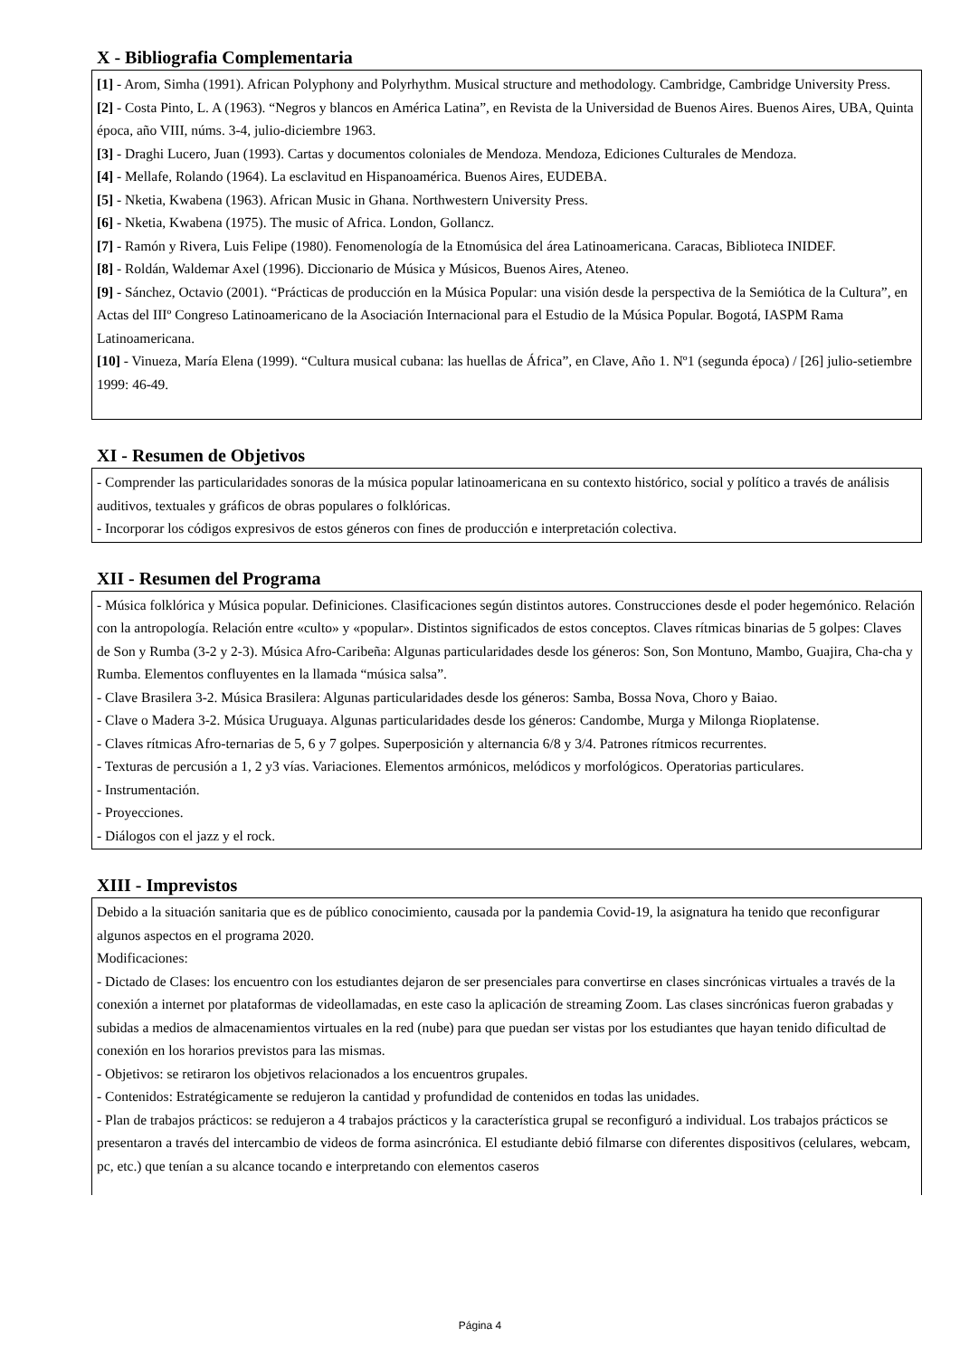X - Bibliografia Complementaria
[1] - Arom, Simha (1991). African Polyphony and Polyrhythm. Musical structure and methodology. Cambridge, Cambridge University Press.
[2] - Costa Pinto, L. A (1963). “Negros y blancos en América Latina”, en Revista de la Universidad de Buenos Aires. Buenos Aires, UBA, Quinta época, año VIII, núms. 3-4, julio-diciembre 1963.
[3] - Draghi Lucero, Juan (1993). Cartas y documentos coloniales de Mendoza. Mendoza, Ediciones Culturales de Mendoza.
[4] - Mellafe, Rolando (1964). La esclavitud en Hispanoamérica. Buenos Aires, EUDEBA.
[5] - Nketia, Kwabena (1963). African Music in Ghana. Northwestern University Press.
[6] - Nketia, Kwabena (1975). The music of Africa. London, Gollancz.
[7] - Ramón y Rivera, Luis Felipe (1980). Fenomenología de la Etnomúsica del área Latinoamericana. Caracas, Biblioteca INIDEF.
[8] - Roldán, Waldemar Axel (1996). Diccionario de Música y Músicos, Buenos Aires, Ateneo.
[9] - Sánchez, Octavio (2001). “Prácticas de producción en la Música Popular: una visión desde la perspectiva de la Semiótica de la Cultura”, en Actas del IIIº Congreso Latinoamericano de la Asociación Internacional para el Estudio de la Música Popular. Bogotá, IASPM Rama Latinoamericana.
[10] - Vinueza, María Elena (1999). “Cultura musical cubana: las huellas de África”, en Clave, Año 1. Nº1 (segunda época) / [26] julio-setiembre 1999: 46-49.
XI - Resumen de Objetivos
- Comprender las particularidades sonoras de la música popular latinoamericana en su contexto histórico, social y político a través de análisis auditivos, textuales y gráficos de obras populares o folklóricas.
- Incorporar los códigos expresivos de estos géneros con fines de producción e interpretación colectiva.
XII - Resumen del Programa
- Música folklórica y Música popular. Definiciones. Clasificaciones según distintos autores. Construcciones desde el poder hegemónico. Relación con la antropología. Relación entre «culto» y «popular». Distintos significados de estos conceptos. Claves rítmicas binarias de 5 golpes: Claves de Son y Rumba (3-2 y 2-3). Música Afro-Caribeña: Algunas particularidades desde los géneros: Son, Son Montuno, Mambo, Guajira, Cha-cha y Rumba. Elementos confluyentes en la llamada “música salsa”.
- Clave Brasilera 3-2. Música Brasilera: Algunas particularidades desde los géneros: Samba, Bossa Nova, Choro y Baiao.
- Clave o Madera 3-2. Música Uruguaya. Algunas particularidades desde los géneros: Candombe, Murga y Milonga Rioplatense.
- Claves rítmicas Afro-ternarias de 5, 6 y 7 golpes. Superposición y alternancia 6/8 y 3/4. Patrones rítmicos recurrentes.
- Texturas de percusión a 1, 2 y3 vías. Variaciones. Elementos armónicos, melódicos y morfológicos. Operatorias particulares.
- Instrumentación.
- Proyecciones.
- Diálogos con el jazz y el rock.
XIII - Imprevistos
Debido a la situación sanitaria que es de público conocimiento, causada por la pandemia Covid-19, la asignatura ha tenido que reconfigurar algunos aspectos en el programa 2020.
Modificaciones:
- Dictado de Clases: los encuentro con los estudiantes dejaron de ser presenciales para convertirse en clases sincrónicas virtuales a través de la conexión a internet por plataformas de videollamadas, en este caso la aplicación de streaming Zoom. Las clases sincrónicas fueron grabadas y subidas a medios de almacenamientos virtuales en la red (nube) para que puedan ser vistas por los estudiantes que hayan tenido dificultad de conexión en los horarios previstos para las mismas.
- Objetivos: se retiraron los objetivos relacionados a los encuentros grupales.
- Contenidos: Estratégicamente se redujeron la cantidad y profundidad de contenidos en todas las unidades.
- Plan de trabajos prácticos: se redujeron a 4 trabajos prácticos y la característica grupal se reconfiguró a individual. Los trabajos prácticos se presentaron a través del intercambio de videos de forma asincrónica. El estudiante debió filmarse con diferentes dispositivos (celulares, webcam, pc, etc.) que tenían a su alcance tocando e interpretando con elementos caseros
Página 4